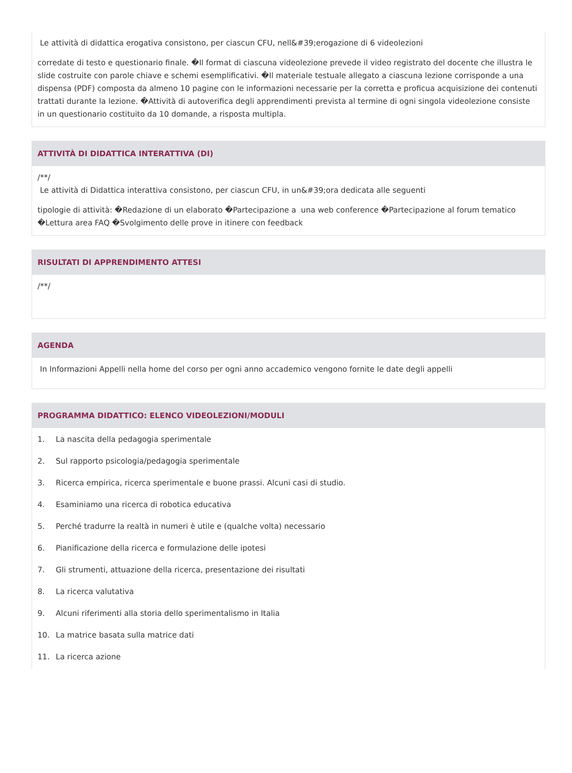Le attività di didattica erogativa consistono, per ciascun CFU, nell&#39;erogazione di 6 videolezioni
corredate di testo e questionario finale. �Il format di ciascuna videolezione prevede il video registrato del docente che illustra le slide costruite con parole chiave e schemi esemplificativi. �Il materiale testuale allegato a ciascuna lezione corrisponde a una dispensa (PDF) composta da almeno 10 pagine con le informazioni necessarie per la corretta e proficua acquisizione dei contenuti trattati durante la lezione. �Attività di autoverifica degli apprendimenti prevista al termine di ogni singola videolezione consiste in un questionario costituito da 10 domande, a risposta multipla.
ATTIVITÀ DI DIDATTICA INTERATTIVA (DI)
/**/
Le attività di Didattica interattiva consistono, per ciascun CFU, in un&#39;ora dedicata alle seguenti
tipologie di attività: �Redazione di un elaborato �Partecipazione a una web conference �Partecipazione al forum tematico �Lettura area FAQ �Svolgimento delle prove in itinere con feedback
RISULTATI DI APPRENDIMENTO ATTESI
/**/
AGENDA
In Informazioni Appelli nella home del corso per ogni anno accademico vengono fornite le date degli appelli
PROGRAMMA DIDATTICO: ELENCO VIDEOLEZIONI/MODULI
1. La nascita della pedagogia sperimentale
2. Sul rapporto psicologia/pedagogia sperimentale
3. Ricerca empirica, ricerca sperimentale e buone prassi. Alcuni casi di studio.
4. Esaminiamo una ricerca di robotica educativa
5. Perché tradurre la realtà in numeri è utile e (qualche volta) necessario
6. Pianificazione della ricerca e formulazione delle ipotesi
7. Gli strumenti, attuazione della ricerca, presentazione dei risultati
8. La ricerca valutativa
9. Alcuni riferimenti alla storia dello sperimentalismo in Italia
10. La matrice basata sulla matrice dati
11. La ricerca azione